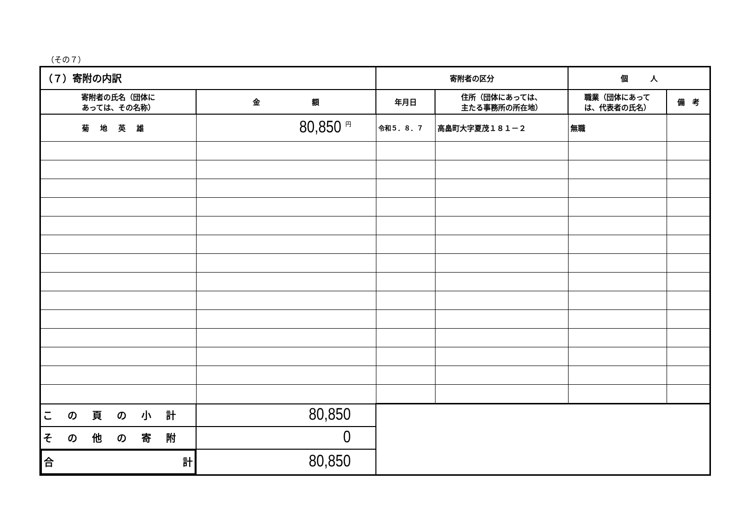（その７）
| （７）寄附の内訳 | | 寄附者の区分 | | 個 人 | |
| --- | --- | --- | --- | --- | --- |
| 寄附者の氏名（団体に あっては、その名称） | 金 額 | 年月日 | 住所（団体にあっては、 主たる事務所の所在地） | 職業（団体にあって は、代表者の氏名） | 備 考 |
| 菊地英雄 | 80,850 <sup>円</sup> | 令和５．８．７ | 高畠町大字夏茂１８１－２ | 無職 | |
| この頁の小計 | 80,850 | | | | |
| その他の寄附 | 0 | | | | |
| 合 計 | 80,850 | | | | |